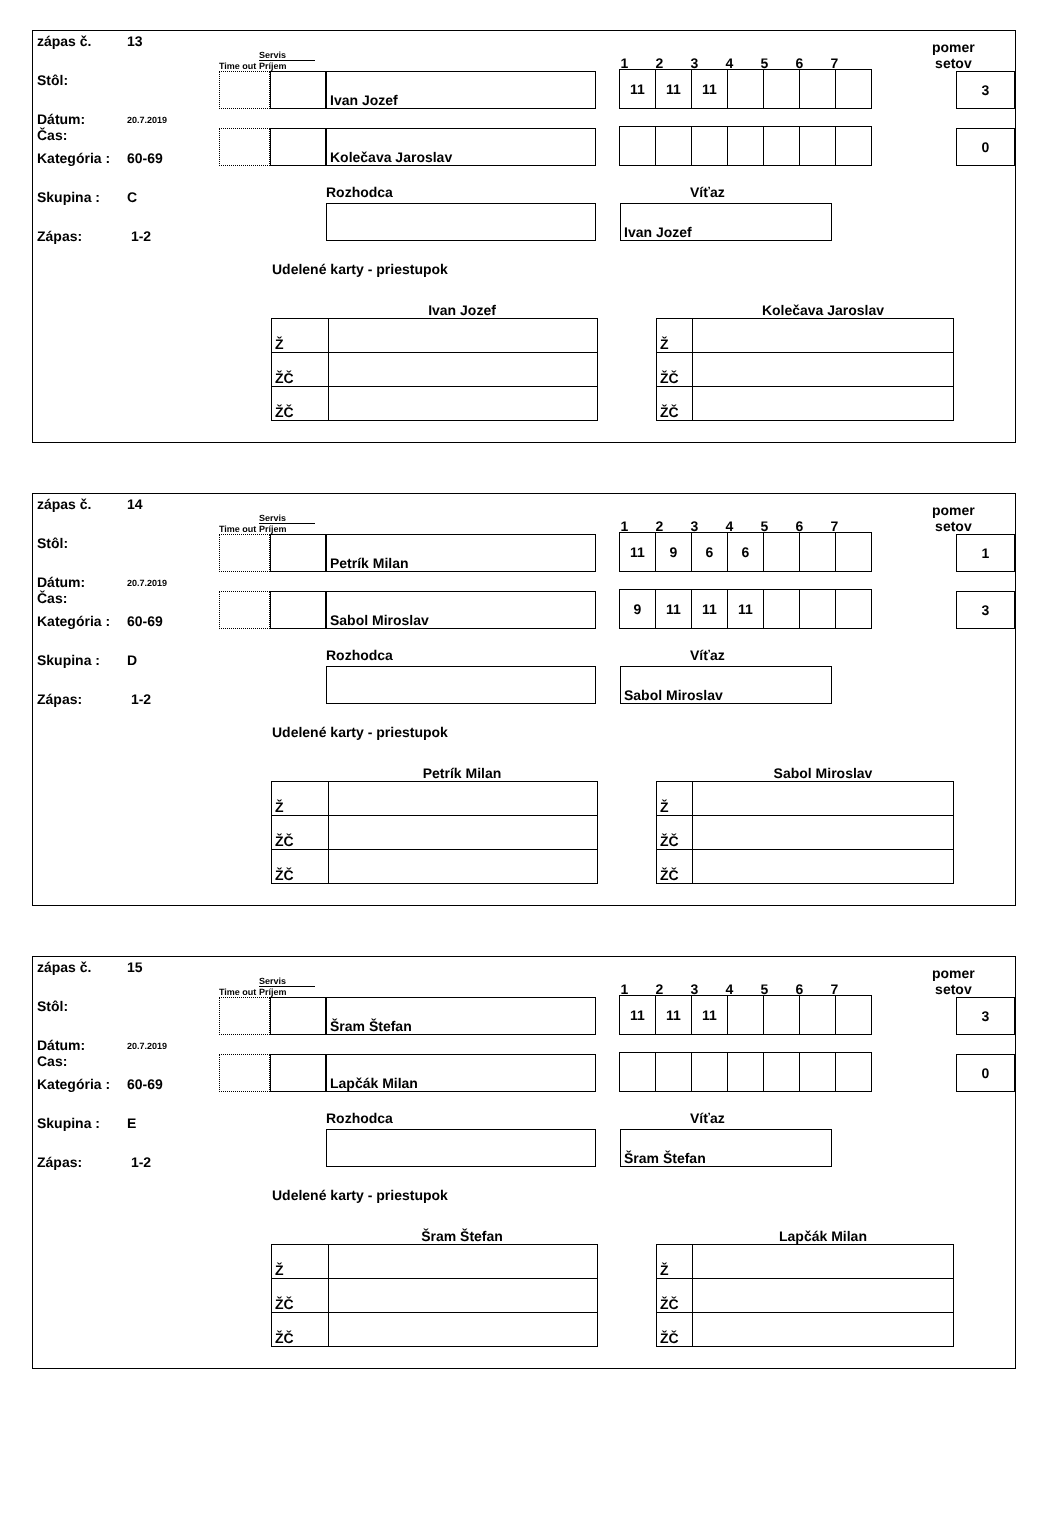zápas č. 13
Stôl:
Dátum:
Čas: 20.7.2019
Kategória : 60-69
Skupina : C
Zápas: 1-2
Time out Servis
Príjem 1234567 pomer
setov
Ivan Jozef
11 11 11
3
Kolečava Jaroslav
0
Rozhodca Víťaz
Ivan Jozef
Udelené karty - priestupok
Ivan Jozef
| Ž | |
| ŽČ | |
| ŽČ | |
Kolečava Jaroslav
| Ž | |
| ŽČ | |
| ŽČ | |
zápas č. 14
Stôl:
Dátum:
Čas: 20.7.2019
Kategória : 60-69
Skupina : D
Zápas: 1-2
Time out Servis
Príjem 1234567 pomer
setov
Petrík Milan
11 9 6 6
1
Sabol Miroslav
9 11 11 11
3
Rozhodca Víťaz
Sabol Miroslav
Udelené karty - priestupok
Petrík Milan
| Ž | |
| ŽČ | |
| ŽČ | |
Sabol Miroslav
| Ž | |
| ŽČ | |
| ŽČ | |
zápas č. 15
Stôl:
Dátum:
Cas: 20.7.2019
Kategória : 60-69
Skupina : E
Zápas: 1-2
Time out Servis
Príjem 1234567 pomer
setov
Šram Štefan
11 11 11
3
Lapčák Milan
0
Rozhodca Víťaz
Šram Štefan
Udelené karty - priestupok
Šram Štefan
| Ž | |
| ŽČ | |
| ŽČ | |
Lapčák Milan
| Ž | |
| ŽČ | |
| ŽČ | |